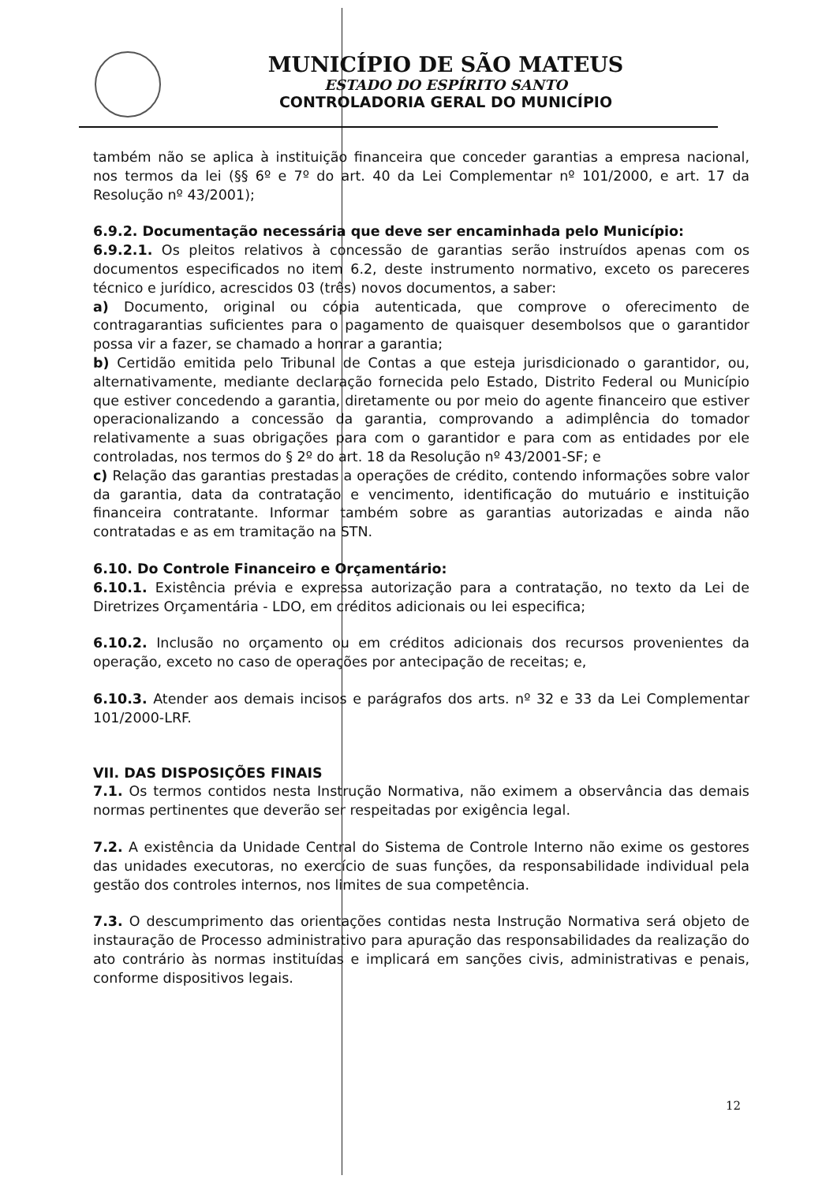MUNICÍPIO DE SÃO MATEUS
ESTADO DO ESPÍRITO SANTO
CONTROLADORIA GERAL DO MUNICÍPIO
também não se aplica à instituição financeira que conceder garantias a empresa nacional, nos termos da lei (§§ 6º e 7º do art. 40 da Lei Complementar nº 101/2000, e art. 17 da Resolução nº 43/2001);
6.9.2. Documentação necessária que deve ser encaminhada pelo Município:
6.9.2.1. Os pleitos relativos à concessão de garantias serão instruídos apenas com os documentos especificados no item 6.2, deste instrumento normativo, exceto os pareceres técnico e jurídico, acrescidos 03 (três) novos documentos, a saber:
a) Documento, original ou cópia autenticada, que comprove o oferecimento de contragarantias suficientes para o pagamento de quaisquer desembolsos que o garantidor possa vir a fazer, se chamado a honrar a garantia;
b) Certidão emitida pelo Tribunal de Contas a que esteja jurisdicionado o garantidor, ou, alternativamente, mediante declaração fornecida pelo Estado, Distrito Federal ou Município que estiver concedendo a garantia, diretamente ou por meio do agente financeiro que estiver operacionalizando a concessão da garantia, comprovando a adimplência do tomador relativamente a suas obrigações para com o garantidor e para com as entidades por ele controladas, nos termos do § 2º do art. 18 da Resolução nº 43/2001-SF; e
c) Relação das garantias prestadas a operações de crédito, contendo informações sobre valor da garantia, data da contratação e vencimento, identificação do mutuário e instituição financeira contratante. Informar também sobre as garantias autorizadas e ainda não contratadas e as em tramitação na STN.
6.10. Do Controle Financeiro e Orçamentário:
6.10.1. Existência prévia e expressa autorização para a contratação, no texto da Lei de Diretrizes Orçamentária - LDO, em créditos adicionais ou lei especifica;
6.10.2. Inclusão no orçamento ou em créditos adicionais dos recursos provenientes da operação, exceto no caso de operações por antecipação de receitas; e,
6.10.3. Atender aos demais incisos e parágrafos dos arts. nº 32 e 33 da Lei Complementar 101/2000-LRF.
VII. DAS DISPOSIÇÕES FINAIS
7.1. Os termos contidos nesta Instrução Normativa, não eximem a observância das demais normas pertinentes que deverão ser respeitadas por exigência legal.
7.2. A existência da Unidade Central do Sistema de Controle Interno não exime os gestores das unidades executoras, no exercício de suas funções, da responsabilidade individual pela gestão dos controles internos, nos limites de sua competência.
7.3. O descumprimento das orientações contidas nesta Instrução Normativa será objeto de instauração de Processo administrativo para apuração das responsabilidades da realização do ato contrário às normas instituídas e implicará em sanções civis, administrativas e penais, conforme dispositivos legais.
12